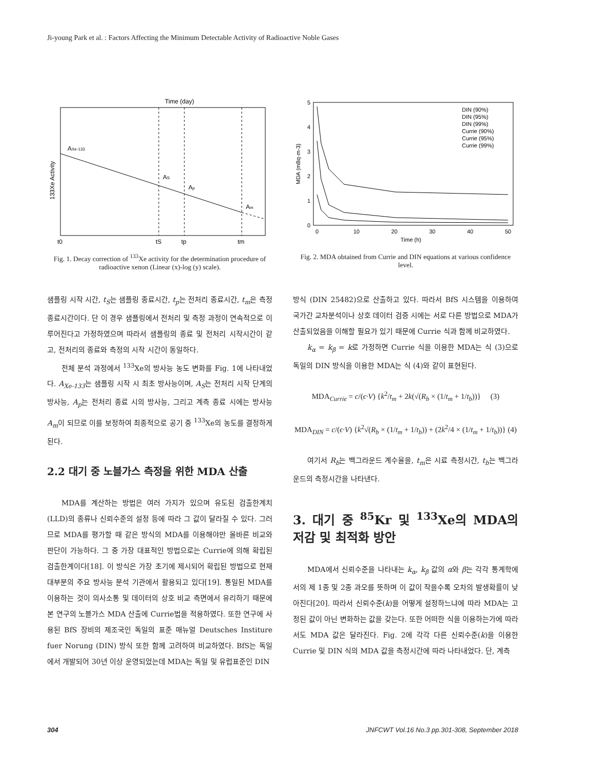Ji-young Park et al. : Factors Affecting the Minimum Detectable Activity of Radioactive Noble Gases
Time (day)
AXe-133
AS
Ap
Am
t0
tS
tp
tm
133Xe Activity
Fig. 1. Decay correction of <sup>133</sup>Xe activity for the determination procedure of radioactive xenon (Linear (x)-log (y) scale).
5
4
3
2
1
0
0
10
20
30
40
50
Time (h)
MDA (mBq·m-3)
DIN (90%)
DIN (95%)
DIN (99%)
Currie (90%)
Currie (95%)
Currie (99%)
Fig. 2. MDA obtained from Currie and DIN equations at various confidence level.
샘플링 시작 시간, t<sub>S</sub>는 샘플링 종료시간, t<sub>p</sub>는 전처리 종료시간, t<sub>m</sub>은 측정 종료시간이다. 단 이 경우 샘플링에서 전처리 및 측정 과정이 연속적으로 이루어진다고 가정하였으며 따라서 샘플링의 종료 및 전처리 시작시간이 같고, 전처리의 종료와 측정의 시작 시간이 동일하다.
전체 분석 과정에서 <sup>133</sup>Xe의 방사능 농도 변화를 Fig. 1에 나타내었다. A<sub>Xe-133</sub>는 샘플링 시작 시 최초 방사능이며, A<sub>S</sub>는 전처리 시작 단계의 방사능, A<sub>p</sub>는 전처리 종료 시의 방사능, 그리고 계측 종료 시에는 방사능 A<sub>m</sub>이 되므로 이를 보정하여 최종적으로 공기 중 <sup>133</sup>Xe의 농도를 결정하게 된다.
2.2 대기 중 노블가스 측정을 위한 MDA 산출
MDA를 계산하는 방법은 여러 가지가 있으며 유도된 검출한계치(LLD)의 종류나 신뢰수준의 설정 등에 따라 그 값이 달라질 수 있다. 그러므로 MDA를 평가할 때 같은 방식의 MDA를 이용해야만 올바른 비교와 판단이 가능하다. 그 중 가장 대표적인 방법으로는 Currie에 의해 확립된 검출한계이다[18]. 이 방식은 가장 초기에 제시되어 확립된 방법으로 현재 대부분의 주요 방사능 분석 기관에서 활용되고 있다[19]. 통일된 MDA를 이용하는 것이 의사소통 및 데이터의 상호 비교 측면에서 유리하기 때문에 본 연구의 노블가스 MDA 산출에 Currie법을 적용하였다. 또한 연구에 사용된 BfS 장비의 제조국인 독일의 표준 매뉴얼 Deutsches Institure fuer Norung (DIN) 방식 또한 함께 고려하여 비교하였다. BfS는 독일에서 개발되어 30년 이상 운영되었는데 MDA는 독일 및 유럽표준인 DIN
방식 (DIN 25482)으로 산출하고 있다. 따라서 BfS 시스템을 이용하여 국가간 교차분석이나 상호 데이터 검증 시에는 서로 다른 방법으로 MDA가 산출되었음을 이해할 필요가 있기 때문에 Currie 식과 함께 비교하였다.
k<sub>α</sub> = k<sub>β</sub> = k로 가정하면 Currie 식을 이용한 MDA는 식 (3)으로 독일의 DIN 방식을 이용한 MDA는 식 (4)와 같이 표현된다.
MDA<sub>Currie</sub> = c/(ϵ·V) {k<sup>2</sup>/t<sub>m</sub> + 2k(√(R<sub>b</sub> × (1/t<sub>m</sub> + 1/t<sub>b</sub>))} (3)
MDA<sub>DIN</sub> = c/(ϵ·V) {k<sup>2</sup>√(R<sub>b</sub> × (1/t<sub>m</sub> + 1/t<sub>b</sub>)) + (2k<sup>2</sup>/4 × (1/t<sub>m</sub> + 1/t<sub>b</sub>))} (4)
여기서 R<sub>b</sub>는 백그라운드 계수율을, t<sub>m</sub>은 시료 측정시간, t<sub>b</sub>는 백그라운드의 측정시간을 나타낸다.
3. 대기 중 <sup>85</sup>Kr 및 <sup>133</sup>Xe의 MDA의 저감 및 최적화 방안
MDA에서 신뢰수준을 나타내는 k<sub>α</sub>, k<sub>β</sub> 값의 α와 β는 각각 통계학에서의 제 1종 및 2종 과오를 뜻하며 이 값이 작을수록 오차의 발생확률이 낮아진다[20]. 따라서 신뢰수준(k)을 어떻게 설정하느냐에 따라 MDA는 고정된 값이 아닌 변화하는 값을 갖는다. 또한 어떠한 식을 이용하는가에 따라서도 MDA 값은 달라진다. Fig. 2에 각각 다른 신뢰수준(k)을 이용한 Currie 및 DIN 식의 MDA 값을 측정시간에 따라 나타내었다. 단, 계측
304 JNFCWT Vol.16 No.3 pp.301-308, September 2018